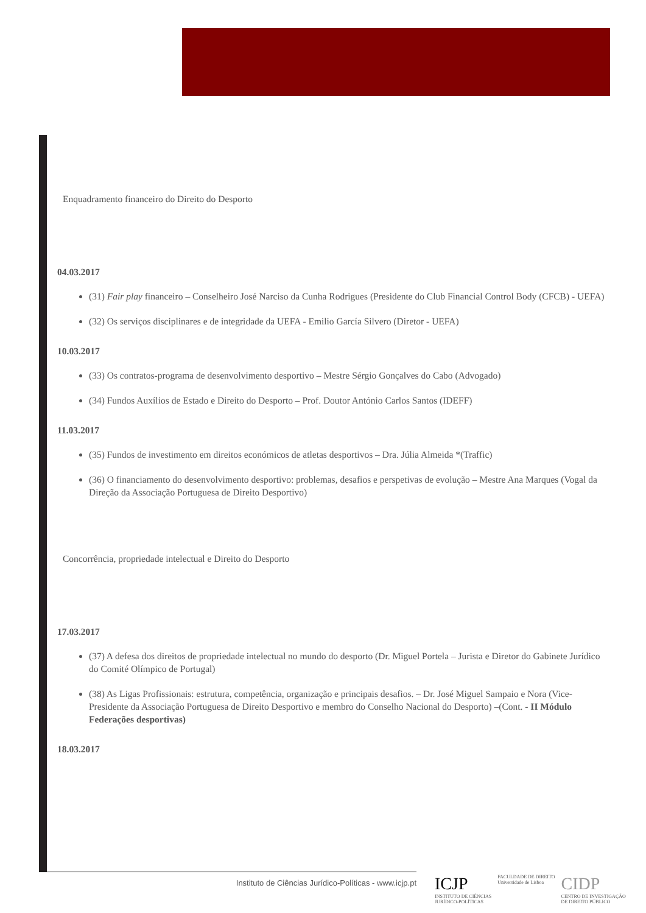Enquadramento financeiro do Direito do Desporto
04.03.2017
(31) Fair play financeiro – Conselheiro José Narciso da Cunha Rodrigues (Presidente do Club Financial Control Body (CFCB) - UEFA)
(32) Os serviços disciplinares e de integridade da UEFA - Emilio García Silvero (Diretor - UEFA)
10.03.2017
(33) Os contratos-programa de desenvolvimento desportivo – Mestre Sérgio Gonçalves do Cabo (Advogado)
(34) Fundos Auxílios de Estado e Direito do Desporto – Prof. Doutor António Carlos Santos (IDEFF)
11.03.2017
(35) Fundos de investimento em direitos económicos de atletas desportivos – Dra. Júlia Almeida *(Traffic)
(36) O financiamento do desenvolvimento desportivo: problemas, desafios e perspetivas de evolução – Mestre Ana Marques (Vogal da Direção da Associação Portuguesa de Direito Desportivo)
Concorrência, propriedade intelectual e Direito do Desporto
17.03.2017
(37) A defesa dos direitos de propriedade intelectual no mundo do desporto (Dr. Miguel Portela – Jurista e Diretor do Gabinete Jurídico do Comité Olímpico de Portugal)
(38) As Ligas Profissionais: estrutura, competência, organização e principais desafios. – Dr. José Miguel Sampaio e Nora (Vice-Presidente da Associação Portuguesa de Direito Desportivo e membro do Conselho Nacional do Desporto) –(Cont. - II Módulo Federações desportivas)
18.03.2017
Instituto de Ciências Jurídico-Políticas - www.icjp.pt
ICJP
INSTITUTO DE CIÊNCIAS
JURÍDICO-POLÍTICAS
FACULDADE DE DIREITO
Universidade de Lisboa
CIDP
CENTRO DE INVESTIGAÇÃO
DE DIREITO PÚBLICO